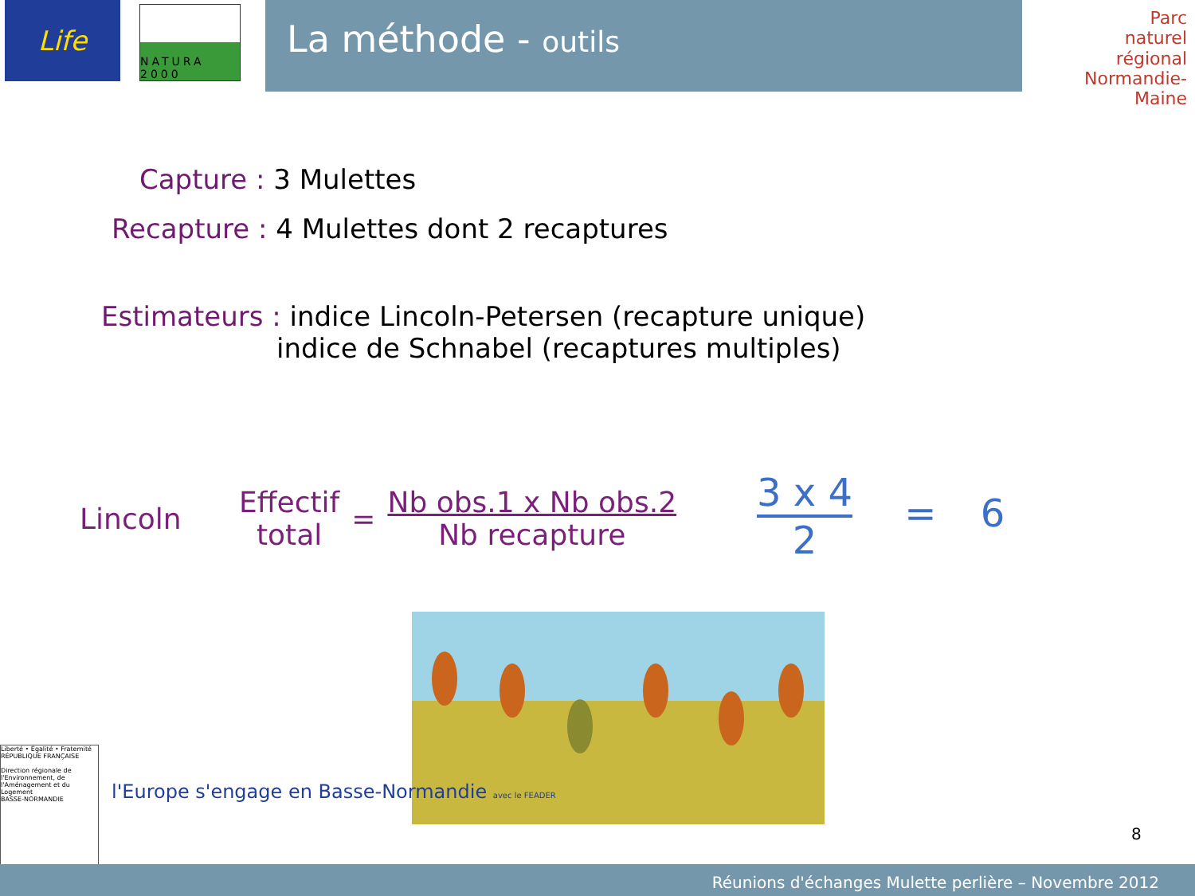Life
NATURA 2000
La méthode - outils
Parc
naturel
régional
Normandie-Maine
Capture : 3 Mulettes
Recapture : 4 Mulettes dont 2 recaptures
Estimateurs : indice Lincoln-Petersen (recapture unique)
indice de Schnabel (recaptures multiples)
Lincoln
Effectif
total
=
Nb obs.1 x Nb obs.2
Nb recapture
3 x 4
2
= 6
Liberté • Égalité • Fraternité
RÉPUBLIQUE FRANÇAISE
Direction régionale de l'Environnement, de l'Aménagement et du Logement
BASSE-NORMANDIE
l'Europe s'engage en Basse-Normandie avec le FEADER
8
Réunions d'échanges Mulette perlière – Novembre 2012